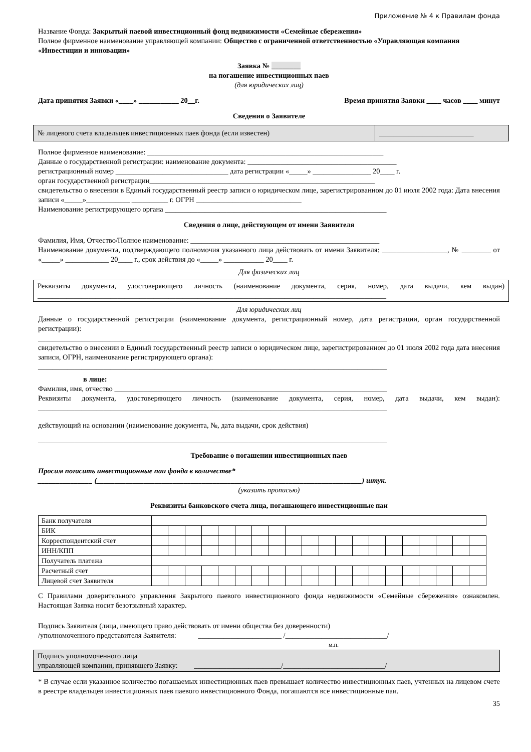Приложение № 4 к Правилам фонда
Название Фонда: Закрытый паевой инвестиционный фонд недвижимости «Семейные сбережения»
Полное фирменное наименование управляющей компании: Общество с ограниченной ответственностью «Управляющая компания «Инвестиции и инновации»
Заявка № ________
на погашение инвестиционных паев
(для юридических лиц)
Дата принятия Заявки «____» ___________ 20__г. Время принятия Заявки ____ часов ____ минут
Сведения о Заявителе
| № лицевого счета владельцев инвестиционных паев фонда (если известен) | __________________________ |
Полное фирменное наименование: _________________________________________________________________
Данные о государственной регистрации: наименование документа: _________________________________________
регистрационный номер _______________________________ дата регистрации «_____» ________________ 20____ г.
орган государственной регистрации______________________________________________________________
свидетельство о внесении в Единый государственный реестр записи о юридическом лице, зарегистрированном до 01 июля 2002 года: Дата внесения записи «_____»____________ __________ г. ОГРН _____________________________
Наименование регистрирующего органа _____________________________________________________________
Сведения о лице, действующем от имени Заявителя
Фамилия, Имя, Отчество/Полное наименование: ____________________________________________________
Наименование документа, подтверждающего полномочия указанного лица действовать от имени Заявителя: __________________, № ________ от «_____» ____________ 20____ г., срок действия до «_____» ___________ 20____ г.
Для физических лиц
Реквизиты документа, удостоверяющего личность (наименование документа, серия, номер, дата выдачи, кем выдан) ________________________________________________________________________________________________
Для юридических лиц
Данные о государственной регистрации (наименование документа, регистрационный номер, дата регистрации, орган государственной регистрации):
________________________________________________________________________________________________
свидетельство о внесении в Единый государственный реестр записи о юридическом лице, зарегистрированном до 01 июля 2002 года дата внесения записи, ОГРН, наименование регистрирующего органа):
________________________________________________________________________________________________
в лице:
Фамилия, имя, отчество ___________________________________________________________________________
Реквизиты документа, удостоверяющего личность (наименование документа, серия, номер, дата выдачи, кем выдан): ________________________________________________________________________________________________
действующий на основании (наименование документа, №, дата выдачи, срок действия)
________________________________________________________________________________________________
Требование о погашении инвестиционных паев
Просим погасить инвестиционные паи фонда в количестве*
_______________ (_________________________________________________________________________) штук.
(указать прописью)
Реквизиты банковского счета лица, погашающего инвестиционные паи
| Банк получателя | | | | | | | | | | | | | | | | | | | | |
| БИК | | | | | | | | | | | | | | | | | | | | |
| Корреспондентский счет | | | | | | | | | | | | | | | | | | | | |
| ИНН/КПП | | | | | | | | | | | | | | | | | | | | |
| Получатель платежа | | | | | | | | | | | | | | | | | | | | |
| Расчетный счет | | | | | | | | | | | | | | | | | | | | |
| Лицевой счет Заявителя | | | | | | | | | | | | | | | | | | | | |
С Правилами доверительного управления Закрытого паевого инвестиционного фонда недвижимости «Семейные сбережения» ознакомлен. Настоящая Заявка носит безотзывный характер.
Подпись Заявителя (лица, имеющего право действовать от имени общества без доверенности)
/уполномоченного представителя Заявителя: _______________________ /____________________________/
м.п.
Подпись уполномоченного лица
управляющей компании, принявшего Заявку: ________________________/____________________________/
* В случае если указанное количество погашаемых инвестиционных паев превышает количество инвестиционных паев, учтенных на лицевом счете в реестре владельцев инвестиционных паев паевого инвестиционного Фонда, погашаются все инвестиционные паи.
35